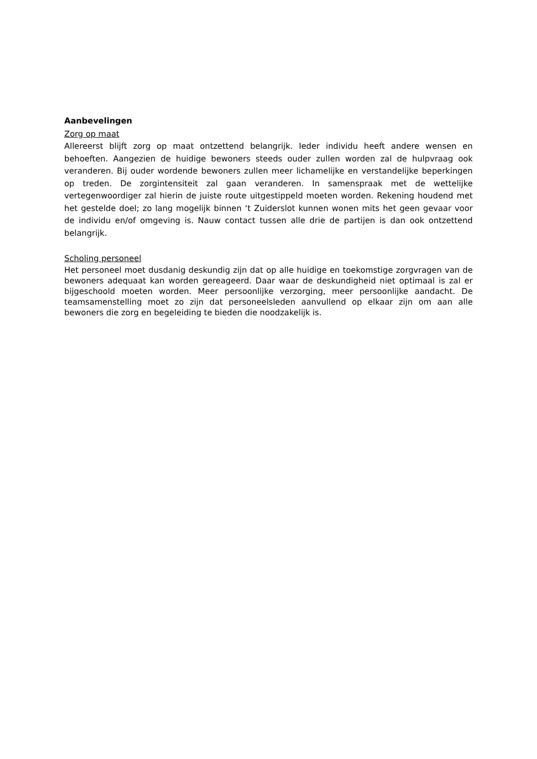Aanbevelingen
Zorg op maat
Allereerst blijft zorg op maat ontzettend belangrijk. Ieder individu heeft andere wensen en behoeften. Aangezien de huidige bewoners steeds ouder zullen worden zal de hulpvraag ook veranderen. Bij ouder wordende bewoners zullen meer lichamelijke en verstandelijke beperkingen op treden. De zorgintensiteit zal gaan veranderen. In samenspraak met de wettelijke vertegenwoordiger zal hierin de juiste route uitgestippeld moeten worden. Rekening houdend met het gestelde doel; zo lang mogelijk binnen ‘t Zuiderslot kunnen wonen mits het geen gevaar voor de individu en/of omgeving is. Nauw contact tussen alle drie de partijen is dan ook ontzettend belangrijk.
Scholing personeel
Het personeel moet dusdanig deskundig zijn dat op alle huidige en toekomstige zorgvragen van de bewoners adequaat kan worden gereageerd. Daar waar de deskundigheid niet optimaal is zal er bijgeschoold moeten worden. Meer persoonlijke verzorging, meer persoonlijke aandacht. De teamsamenstelling moet zo zijn dat personeelsleden aanvullend op elkaar zijn om aan alle bewoners die zorg en begeleiding te bieden die noodzakelijk is.